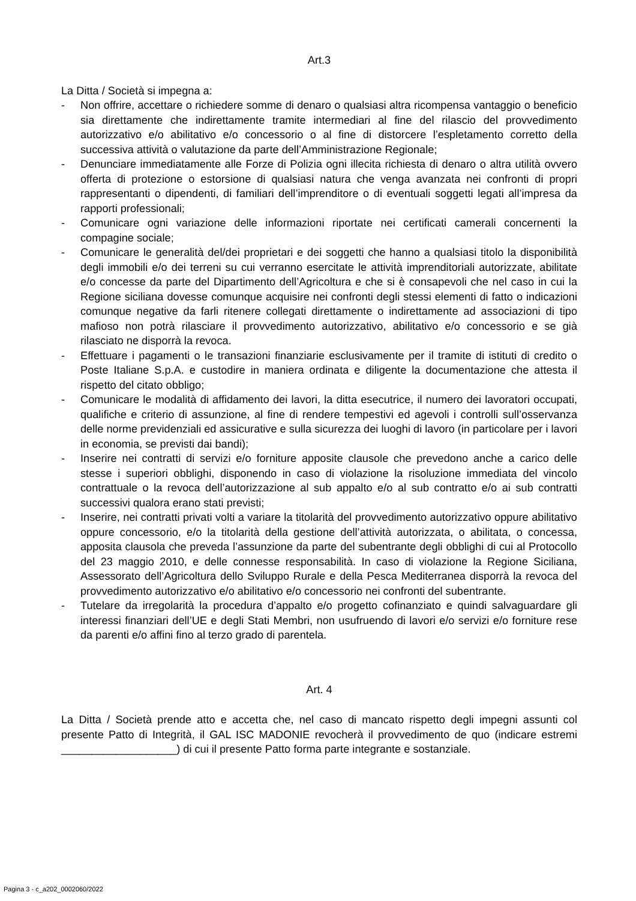Art.3
La Ditta / Società si impegna a:
- Non offrire, accettare o richiedere somme di denaro o qualsiasi altra ricompensa vantaggio o beneficio sia direttamente che indirettamente tramite intermediari al fine del rilascio del provvedimento autorizzativo e/o abilitativo e/o concessorio o al fine di distorcere l’espletamento corretto della successiva attività o valutazione da parte dell’Amministrazione Regionale;
- Denunciare immediatamente alle Forze di Polizia ogni illecita richiesta di denaro o altra utilità ovvero offerta di protezione o estorsione di qualsiasi natura che venga avanzata nei confronti di propri rappresentanti o dipendenti, di familiari dell’imprenditore o di eventuali soggetti legati all’impresa da rapporti professionali;
- Comunicare ogni variazione delle informazioni riportate nei certificati camerali concernenti la compagine sociale;
- Comunicare le generalità del/dei proprietari e dei soggetti che hanno a qualsiasi titolo la disponibilità degli immobili e/o dei terreni su cui verranno esercitate le attività imprenditoriali autorizzate, abilitate e/o concesse da parte del Dipartimento dell’Agricoltura e che si è consapevoli che nel caso in cui la Regione siciliana dovesse comunque acquisire nei confronti degli stessi elementi di fatto o indicazioni comunque negative da farli ritenere collegati direttamente o indirettamente ad associazioni di tipo mafioso non potrà rilasciare il provvedimento autorizzativo, abilitativo e/o concessorio e se già rilasciato ne disporrà la revoca.
- Effettuare i pagamenti o le transazioni finanziarie esclusivamente per il tramite di istituti di credito o Poste Italiane S.p.A. e custodire in maniera ordinata e diligente la documentazione che attesta il rispetto del citato obbligo;
- Comunicare le modalità di affidamento dei lavori, la ditta esecutrice, il numero dei lavoratori occupati, qualifiche e criterio di assunzione, al fine di rendere tempestivi ed agevoli i controlli sull’osservanza delle norme previdenziali ed assicurative e sulla sicurezza dei luoghi di lavoro (in particolare per i lavori in economia, se previsti dai bandi);
- Inserire nei contratti di servizi e/o forniture apposite clausole che prevedono anche a carico delle stesse i superiori obblighi, disponendo in caso di violazione la risoluzione immediata del vincolo contrattuale o la revoca dell’autorizzazione al sub appalto e/o al sub contratto e/o ai sub contratti successivi qualora erano stati previsti;
- Inserire, nei contratti privati volti a variare la titolarità del provvedimento autorizzativo oppure abilitativo oppure concessorio, e/o la titolarità della gestione dell’attività autorizzata, o abilitata, o concessa, apposita clausola che preveda l’assunzione da parte del subentrante degli obblighi di cui al Protocollo del 23 maggio 2010, e delle connesse responsabilità. In caso di violazione la Regione Siciliana, Assessorato dell’Agricoltura dello Sviluppo Rurale e della Pesca Mediterranea disporrà la revoca del provvedimento autorizzativo e/o abilitativo e/o concessorio nei confronti del subentrante.
- Tutelare da irregolarità la procedura d’appalto e/o progetto cofinanziato e quindi salvaguardare gli interessi finanziari dell’UE e degli Stati Membri, non usufruendo di lavori e/o servizi e/o forniture rese da parenti e/o affini fino al terzo grado di parentela.
Art. 4
La Ditta / Società prende atto e accetta che, nel caso di mancato rispetto degli impegni assunti col presente Patto di Integrità, il GAL ISC MADONIE revocherà il provvedimento de quo (indicare estremi ___________________) di cui il presente Patto forma parte integrante e sostanziale.
Pagina 3 - c_a202_0002060/2022